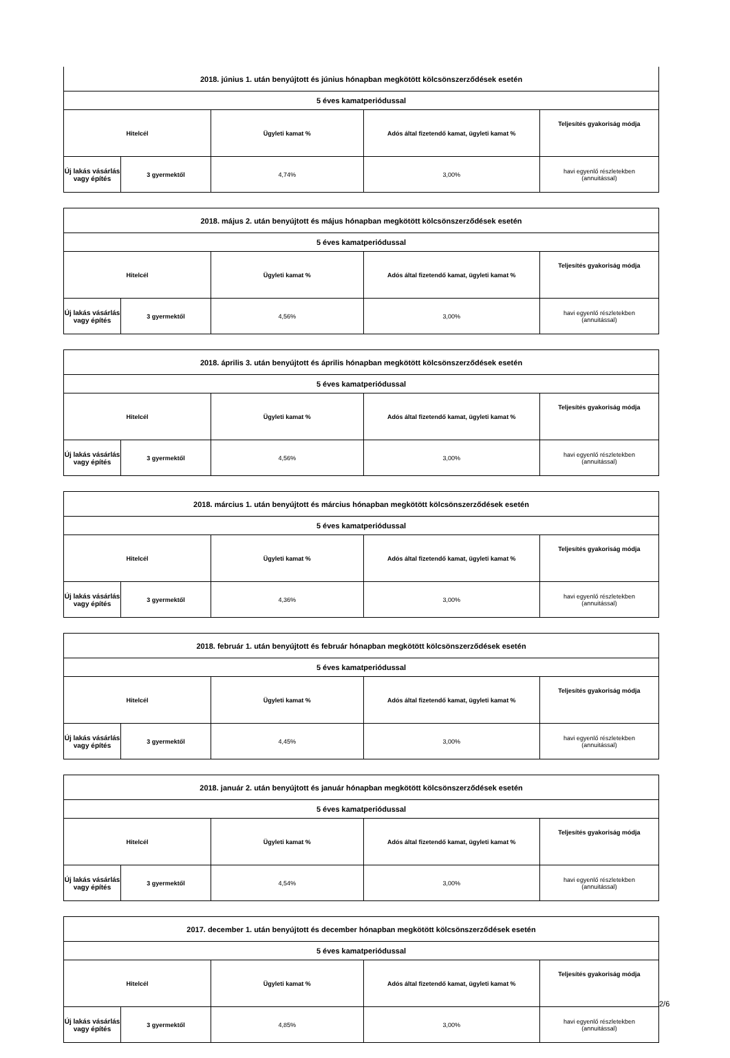| 2018. június 1. után benyújtott és június hónapban megkötött kölcsönszerződések esetén | | | | |
| 5 éves kamatperiódussal | | | | |
| Hitelcél | | Ügyleti kamat % | Adós által fizetendő kamat, ügyleti kamat % | Teljesítés gyakoriság módja |
| Új lakás vásárlás vagy építés | 3 gyermektől | 4,74% | 3,00% | havi egyenlő részletekben (annuitással) |
| 2018. május 2. után benyújtott és május hónapban megkötött kölcsönszerződések esetén | | | | |
| 5 éves kamatperiódussal | | | | |
| Hitelcél | | Ügyleti kamat % | Adós által fizetendő kamat, ügyleti kamat % | Teljesítés gyakoriság módja |
| Új lakás vásárlás vagy építés | 3 gyermektől | 4,56% | 3,00% | havi egyenlő részletekben (annuitással) |
| 2018. április 3. után benyújtott és április hónapban megkötött kölcsönszerződések esetén | | | | |
| 5 éves kamatperiódussal | | | | |
| Hitelcél | | Ügyleti kamat % | Adós által fizetendő kamat, ügyleti kamat % | Teljesítés gyakoriság módja |
| Új lakás vásárlás vagy építés | 3 gyermektől | 4,56% | 3,00% | havi egyenlő részletekben (annuitással) |
| 2018. március 1. után benyújtott és március hónapban megkötött kölcsönszerződések esetén | | | | |
| 5 éves kamatperiódussal | | | | |
| Hitelcél | | Ügyleti kamat % | Adós által fizetendő kamat, ügyleti kamat % | Teljesítés gyakoriság módja |
| Új lakás vásárlás vagy építés | 3 gyermektől | 4,36% | 3,00% | havi egyenlő részletekben (annuitással) |
| 2018. február 1. után benyújtott és február hónapban megkötött kölcsönszerződések esetén | | | | |
| 5 éves kamatperiódussal | | | | |
| Hitelcél | | Ügyleti kamat % | Adós által fizetendő kamat, ügyleti kamat % | Teljesítés gyakoriság módja |
| Új lakás vásárlás vagy építés | 3 gyermektől | 4,45% | 3,00% | havi egyenlő részletekben (annuitással) |
| 2018. január 2. után benyújtott és január hónapban megkötött kölcsönszerződések esetén | | | | |
| 5 éves kamatperiódussal | | | | |
| Hitelcél | | Ügyleti kamat % | Adós által fizetendő kamat, ügyleti kamat % | Teljesítés gyakoriság módja |
| Új lakás vásárlás vagy építés | 3 gyermektől | 4,54% | 3,00% | havi egyenlő részletekben (annuitással) |
| 2017. december 1. után benyújtott és december hónapban megkötött kölcsönszerződések esetén | | | | |
| 5 éves kamatperiódussal | | | | |
| Hitelcél | | Ügyleti kamat % | Adós által fizetendő kamat, ügyleti kamat % | Teljesítés gyakoriság módja |
| Új lakás vásárlás vagy építés | 3 gyermektől | 4,85% | 3,00% | havi egyenlő részletekben (annuitással) |
2/6